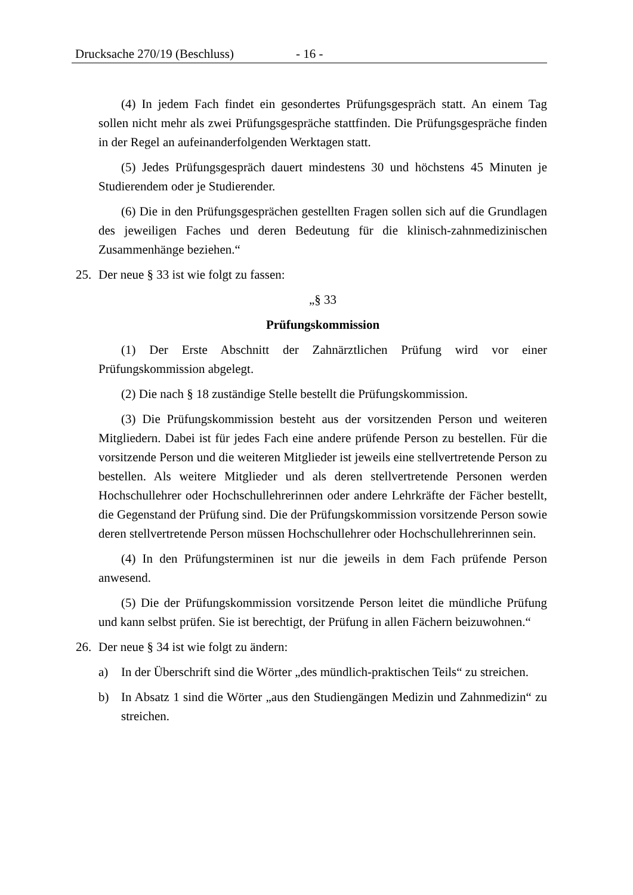Drucksache 270/19 (Beschluss) - 16 -
(4) In jedem Fach findet ein gesondertes Prüfungsgespräch statt. An einem Tag sollen nicht mehr als zwei Prüfungsgespräche stattfinden. Die Prüfungsgespräche finden in der Regel an aufeinanderfolgenden Werktagen statt.
(5) Jedes Prüfungsgespräch dauert mindestens 30 und höchstens 45 Minuten je Studierendem oder je Studierender.
(6) Die in den Prüfungsgesprächen gestellten Fragen sollen sich auf die Grundlagen des jeweiligen Faches und deren Bedeutung für die klinisch-zahnmedizinischen Zusammenhänge beziehen.“
25. Der neue § 33 ist wie folgt zu fassen:
„§ 33
Prüfungskommission
(1) Der Erste Abschnitt der Zahnärztlichen Prüfung wird vor einer Prüfungskommission abgelegt.
(2) Die nach § 18 zuständige Stelle bestellt die Prüfungskommission.
(3) Die Prüfungskommission besteht aus der vorsitzenden Person und weiteren Mitgliedern. Dabei ist für jedes Fach eine andere prüfende Person zu bestellen. Für die vorsitzende Person und die weiteren Mitglieder ist jeweils eine stellvertretende Person zu bestellen. Als weitere Mitglieder und als deren stellvertretende Personen werden Hochschullehrer oder Hochschullehrerinnen oder andere Lehrkräfte der Fächer bestellt, die Gegenstand der Prüfung sind. Die der Prüfungskommission vorsitzende Person sowie deren stellvertretende Person müssen Hochschullehrer oder Hochschullehrerinnen sein.
(4) In den Prüfungsterminen ist nur die jeweils in dem Fach prüfende Person anwesend.
(5) Die der Prüfungskommission vorsitzende Person leitet die mündliche Prüfung und kann selbst prüfen. Sie ist berechtigt, der Prüfung in allen Fächern beizuwohnen.“
26. Der neue § 34 ist wie folgt zu ändern:
a) In der Überschrift sind die Wörter „des mündlich-praktischen Teils“ zu streichen.
b) In Absatz 1 sind die Wörter „aus den Studiengängen Medizin und Zahnmedizin“ zu streichen.